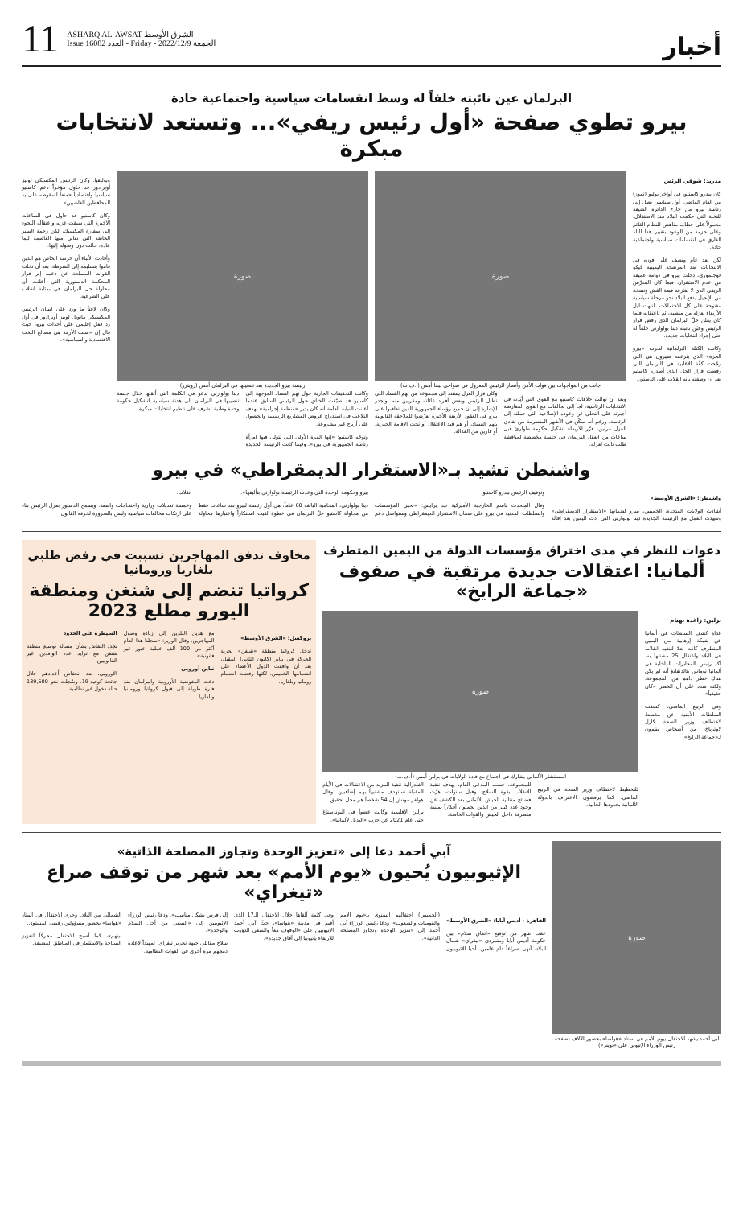أخبار
11
ASHARQ AL-AWSAT الشرق الأوسط
Issue 16082 العدد - Friday - 2022/12/9 الجمعة
البرلمان عين نائبته خلفاً له وسط انقسامات سياسية واجتماعية حادة
بيرو تطوي صفحة «أول رئيس ريفي»... وتستعد لانتخابات مبكرة
مدريد: شوقي الرئس
كان بيدرو كاستيو، في أواخر يوليو (تموز) من العام الماضي، أول سياسي يصل إلى رئاسة بيرو من خارج الدائرة الضيقة للنخبة التي حكمت البلاد منذ الاستقلال، محمولاً على خطاب مناهض للنظام القائم وعلى حزمة من الوعود بتغيير هذا البلد الغارق في انقسامات سياسية واجتماعية حادة.
لكن بعد عام ونصف على فوزه في الانتخابات ضد المرشحة اليمينية كيكو فوجيموري، دخلت بيرو في دوامة عميقة من عدم الاستقرار، فيما كان المدرّس الريفي الذي لا تفارقه قبعة القش ونسخة من الإنجيل يدفع البلاد نحو مرحلة سياسية مفتوحة على كل الاحتمالات، انتهت ليل الأربعاء بعزله من منصبه، ثم باعتقاله فيما كان يعلن حلّ البرلمان الذي رفض قرار الرئيس وعيّن نائبته دينا بولوارتي خلفاً له حتى إجراء انتخابات جديدة.
وكانت الكتلة البرلمانية لحزب «بيرو الحرة» الذي يتزعمه سيرون هي التي رجّحت كفّة الأغلبية في البرلمان التي رفضت قرار الحل الذي أصدره كاستيو بعد أن وصفته بأنه انقلاب على الدستور.
صورة
جانب من المواجهات بين قوات الأمن وأنصار الرئيس المعزول في ضواحي ليما أمس (أ.ف.ب)
صورة
رئيسة بيرو الجديدة بعد تنصيبها في البرلمان أمس (رويترز)
وبعد أن توالت خلافات كاستيو مع القوى التي أيّدته في الانتخابات الرئاسية، لجأ إلى تحالفات مع القوى المعارضة أجبرته على التخلي عن وعوده الإصلاحية التي حملته إلى الرئاسة. ورغم أنه تمكّن في الأشهر المنصرمة من تفادي العزل مرتين، قرّر الأربعاء تشكيل حكومة طوارئ قبل ساعات من انعقاد البرلمان في جلسة مخصصة لمناقشة طلب ثالث لعزله.
وكان قرار العزل يستند إلى مجموعة من تهم الفساد التي تطال الرئيس وبعض أفراد عائلته ومقربين منه. وتجدر الإشارة إلى أن جميع رؤساء الجمهورية الذين تعاقبوا على بيرو في العقود الأربعة الأخيرة تعرّضوا للملاحقة القانونية بتهم الفساد، أو هم قيد الاعتقال أو تحت الإقامة الجبرية، أو فارين من العدالة.
وكانت التحقيقات الجارية حول تهم الفساد الموجهة إلى كاستيو قد ضيّقت الخناق حول الرئيس السابق عندما أعلنت النيابة العامة أنه كان يدير «منظمة إجرامية» بهدف التلاعب في استدراج عروض المشاريع الرسمية والحصول على أرباح غير مشروعة.
وتوجّه كاستيو: «إنها المرة الأولى التي تتولى فيها امرأة رئاسة الجمهورية في بيرو». وفيما كانت الرئيسة الجديدة دينا بولوارتي تدعو في الكلمة التي ألقتها خلال جلسة تنصيبها في البرلمان إلى هدنة سياسية لتشكيل حكومة وحدة وطنية تشرف على تنظيم انتخابات مبكرة.
وبوليفيا. وكان الرئيس المكسيكي لوبيز أوبرادور قد حاول مؤخراً دعم كاستيو سياسياً واقتصادياً «منعاً لسقوطه على يد المحافظين الغاضبين».
وكان كاستيو قد حاول في الساعات الأخيرة التي سبقت عزله واعتقاله اللجوء إلى سفارة المكسيك، لكن زحمة السير الخانقة التي تعاني منها العاصمة ليما عادة، حالت دون وصوله إليها.
وأفادت الأنباء أن حرسه الخاص هم الذين قاموا بتسليمه إلى الشرطة، بعد أن تخلت القوات المسلحة عن دعمه إثر قرار المحكمة الدستورية التي أعلنت أن محاولة حل البرلمان هي بمثابة انقلاب على الشرعية.
وكان لافتاً ما ورد على لسان الرئيس المكسيكي مانويل لوبيز أوبرادور في أول رد فعل إقليمي على أحداث بيرو، حيث قال إن «سبب الأزمة هي مصالح النخب الاقتصادية والسياسية».
واشنطن تشيد بـ«الاستقرار الديمقراطي» في بيرو
واشنطن: «الشرق الأوسط»
أشادت الولايات المتحدة، الخميس، ببيرو لضمانها «الاستقرار الديمقراطي» وتعهدت العمل مع الرئيسة الجديدة دينا بولوارتي التي أدت اليمين بعد إقالة وتوقيف الرئيس بيدرو كاستيو.
وقال المتحدث باسم الخارجية الأميركية نيد برايس: «نحيي المؤسسات والسلطات المدنية في بيرو على ضمان الاستقرار الديمقراطي وسنواصل دعم بيرو وحكومة الوحدة التي وعدت الرئيسة بولوارتي بتأليفها».
دينا بولوارتي، المحامية البالغة 60 عاماً، هي أول رئيسة لبيرو بعد ساعات فقط من محاولة كاستيو حلّ البرلمان في خطوة لقيت استنكاراً واعتبارها محاولة انقلاب.
وخمسة تعديلات وزارية واحتجاجات واسعة. ويسمح الدستور بعزل الرئيس بناء على ارتكاب مخالفات سياسية وليس بالضرورة لخرقه القانون.
دعوات للنظر في مدى اختراق مؤسسات الدولة من اليمين المتطرف
ألمانيا: اعتقالات جديدة مرتقبة في صفوف «جماعة الرايخ»
برلين: راغدة بهنام
غداة كشف السلطات في ألمانيا عن شبكة إرهابية من اليمين المتطرف كانت تعدّ لتنفيذ انقلاب في البلاد واعتقال 25 مشتبهاً به، أكد رئيس المخابرات الداخلية في ألمانيا توماس هالدنفانغ أنه لم يكن هناك خطر داهم من المجموعة، ولكنه شدد على أن الخطر «كان حقيقياً».
وفي الربيع الماضي، كشفت السلطات الأمنية عن مخطط لاختطاف وزير الصحة كارل لاوترباخ، من أشخاص ينتمون لـ«جماعة الرايخ».
صورة
المستشار الألماني يشارك في اجتماع مع قادة الولايات في برلين أمس (أ.ف.ب)
للتخطيط لاختطاف وزير الصحة في الربيع الماضي. كما يرفضون الاعتراف بالدولة الألمانية بحدودها الحالية.
للمجموعة، حسب المدعي العام، بهدف تنفيذ الانقلاب بقوة السلاح. وقبل سنوات، هزّت فضائح متتالية الجيش الألماني بعد الكشف عن وجود عدد كبير من الذين يحملون أفكاراً يمينية متطرفة داخل الجيش والقوات الخاصة.
الفيدرالية تنفيذ المزيد من الاعتقالات في الأيام المقبلة تستهدف مشتبهاً بهم إضافيين. وقال هولغر مونش إن 54 شخصاً هم محل تحقيق.
برلين الإقليمية وكانت عضواً في البوندستاغ حتى عام 2021 عن حزب «البديل لألمانيا».
مخاوف تدفق المهاجرين تسببت في رفض طلبي بلغاريا ورومانيا
كرواتيا تنضم إلى شنغن ومنطقة اليورو مطلع 2023
بروكسل: «الشرق الأوسط»
تدخل كرواتيا منطقة «شنغن» لحرية الحركة في يناير (كانون الثاني) المقبل، بعد أن وافقت الدول الأعضاء على انضمامها الخميس، لكنها رفضت انضمام رومانيا وبلغاريا.
مع هذين البلدين إلى زيادة وصول المهاجرين. وقال الوزير: «سجلنا هذا العام أكثر من 100 ألف عملية عبور غير قانونية».
تباين أوروبي
دعت المفوضية الأوروبية والبرلمان منذ فترة طويلة إلى قبول كرواتيا ورومانيا وبلغاريا.
السيطرة على الحدود
تجدد النقاش بشأن مسألة توسيع منطقة شنغن مع تزايد عدد الوافدين غير القانونيين.
الأوروبي، بعد انخفاض أعدادهم خلال جائحة كوفيد-19. وسُجلت نحو 139,500 حالة دخول غير نظامية.
صورة
آبي أحمد يشهد الاحتفال بيوم الأمم في استاد «هواسا» بحضور الآلاف (صفحة رئيس الوزراء الإثيوبي على «تويتر»)
آبي أحمد دعا إلى «تعزيز الوحدة وتجاوز المصلحة الذاتية»
الإثيوبيون يُحيون «يوم الأمم» بعد شهر من توقف صراع «تيغراي»
القاهرة - أديس أبابا: «الشرق الأوسط»
عقب شهر من توقيع «اتفاق سلام» بين حكومة أديس أبابا ومتمردي «تيغراي» شمال البلاد، أنهى صراعاً دام عامين، أحيا الإثيوبيون (الخميس) احتفالهم السنوي بـ«يوم الأمم والقوميات والشعوب»، ودعا رئيس الوزراء آبي أحمد إلى «تعزيز الوحدة وتجاوز المصلحة الذاتية».
وفي كلمة ألقاها خلال الاحتفال الـ17 الذي أقيم في مدينة «هواسا»، حثّ آبي أحمد الإثيوبيين على «الوقوف معاً والسعي الدؤوب للارتقاء بإثيوبيا إلى آفاق جديدة».
إلى فرص بشكل مناسب». ودعا رئيس الوزراء الإثيوبيين إلى «السعي من أجل السلام والوحدة».
سلاح مقاتلي جبهة تحرير تيغراي، تمهيداً لإعادة دمجهم مرة أخرى في القوات النظامية.
الشمالي من البلاد. وجرى الاحتفال في استاد «هواسا» بحضور مسؤولين رفيعي المستوى.
بينهم»، كما أصبح الاحتفال محركاً لتعزيز السياحة والاستثمار في المناطق المضيفة.